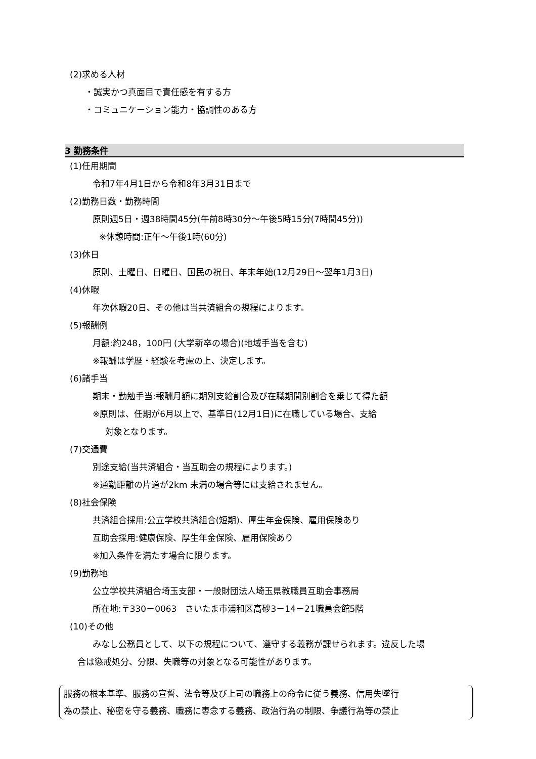(2)求める人材
・誠実かつ真面目で責任感を有する方
・コミュニケーション能力・協調性のある方
3 勤務条件
(1)任用期間
令和7年4月1日から令和8年3月31日まで
(2)勤務日数・勤務時間
原則週5日・週38時間45分(午前8時30分～午後5時15分(7時間45分))
※休憩時間:正午～午後1時(60分)
(3)休日
原則、土曜日、日曜日、国民の祝日、年末年始(12月29日～翌年1月3日)
(4)休暇
年次休暇20日、その他は当共済組合の規程によります。
(5)報酬例
月額:約248，100円 (大学新卒の場合)(地域手当を含む)
※報酬は学歴・経験を考慮の上、決定します。
(6)諸手当
期末・勤勉手当:報酬月額に期別支給割合及び在職期間別割合を乗じて得た額
※原則は、任期が6月以上で、基準日(12月1日)に在職している場合、支給
対象となります。
(7)交通費
別途支給(当共済組合・当互助会の規程によります。)
※通勤距離の片道が2km 未満の場合等には支給されません。
(8)社会保険
共済組合採用:公立学校共済組合(短期)、厚生年金保険、雇用保険あり
互助会採用:健康保険、厚生年金保険、雇用保険あり
※加入条件を満たす場合に限ります。
(9)勤務地
公立学校共済組合埼玉支部・一般財団法人埼玉県教職員互助会事務局
所在地:〒330－0063　さいたま市浦和区高砂3－14－21職員会館5階
(10)その他
みなし公務員として、以下の規程について、遵守する義務が課せられます。違反した場
合は懲戒処分、分限、失職等の対象となる可能性があります。
服務の根本基準、服務の宣誓、法令等及び上司の職務上の命令に従う義務、信用失墜行
為の禁止、秘密を守る義務、職務に専念する義務、政治行為の制限、争議行為等の禁止